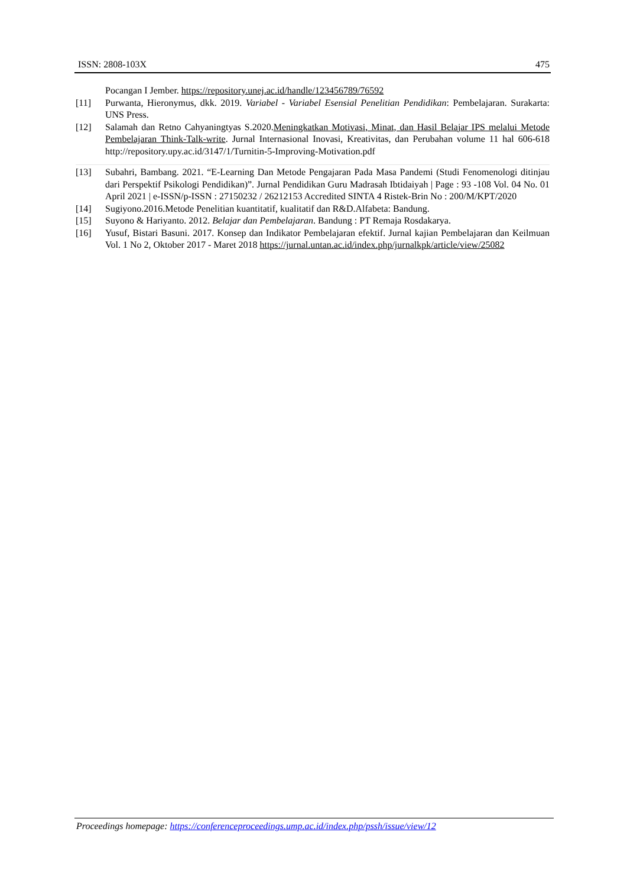ISSN: 2808-103X 475
Pocangan I Jember. https://repository.unej.ac.id/handle/123456789/76592
[11] Purwanta, Hieronymus, dkk. 2019. Variabel - Variabel Esensial Penelitian Pendidikan: Pembelajaran. Surakarta: UNS Press.
[12] Salamah dan Retno Cahyaningtyas S.2020.Meningkatkan Motivasi, Minat, dan Hasil Belajar IPS melalui Metode Pembelajaran Think-Talk-write. Jurnal Internasional Inovasi, Kreativitas, dan Perubahan volume 11 hal 606-618 http://repository.upy.ac.id/3147/1/Turnitin-5-Improving-Motivation.pdf
[13] Subahri, Bambang. 2021. “E-Learning Dan Metode Pengajaran Pada Masa Pandemi (Studi Fenomenologi ditinjau dari Perspektif Psikologi Pendidikan)”. Jurnal Pendidikan Guru Madrasah Ibtidaiyah | Page : 93 -108 Vol. 04 No. 01 April 2021 | e-ISSN/p-ISSN : 27150232 / 26212153 Accredited SINTA 4 Ristek-Brin No : 200/M/KPT/2020
[14] Sugiyono.2016.Metode Penelitian kuantitatif, kualitatif dan R&D.Alfabeta: Bandung.
[15] Suyono & Hariyanto. 2012. Belajar dan Pembelajaran. Bandung : PT Remaja Rosdakarya.
[16] Yusuf, Bistari Basuni. 2017. Konsep dan Indikator Pembelajaran efektif. Jurnal kajian Pembelajaran dan Keilmuan Vol. 1 No 2, Oktober 2017 - Maret 2018 https://jurnal.untan.ac.id/index.php/jurnalkpk/article/view/25082
Proceedings homepage: https://conferenceproceedings.ump.ac.id/index.php/pssh/issue/view/12